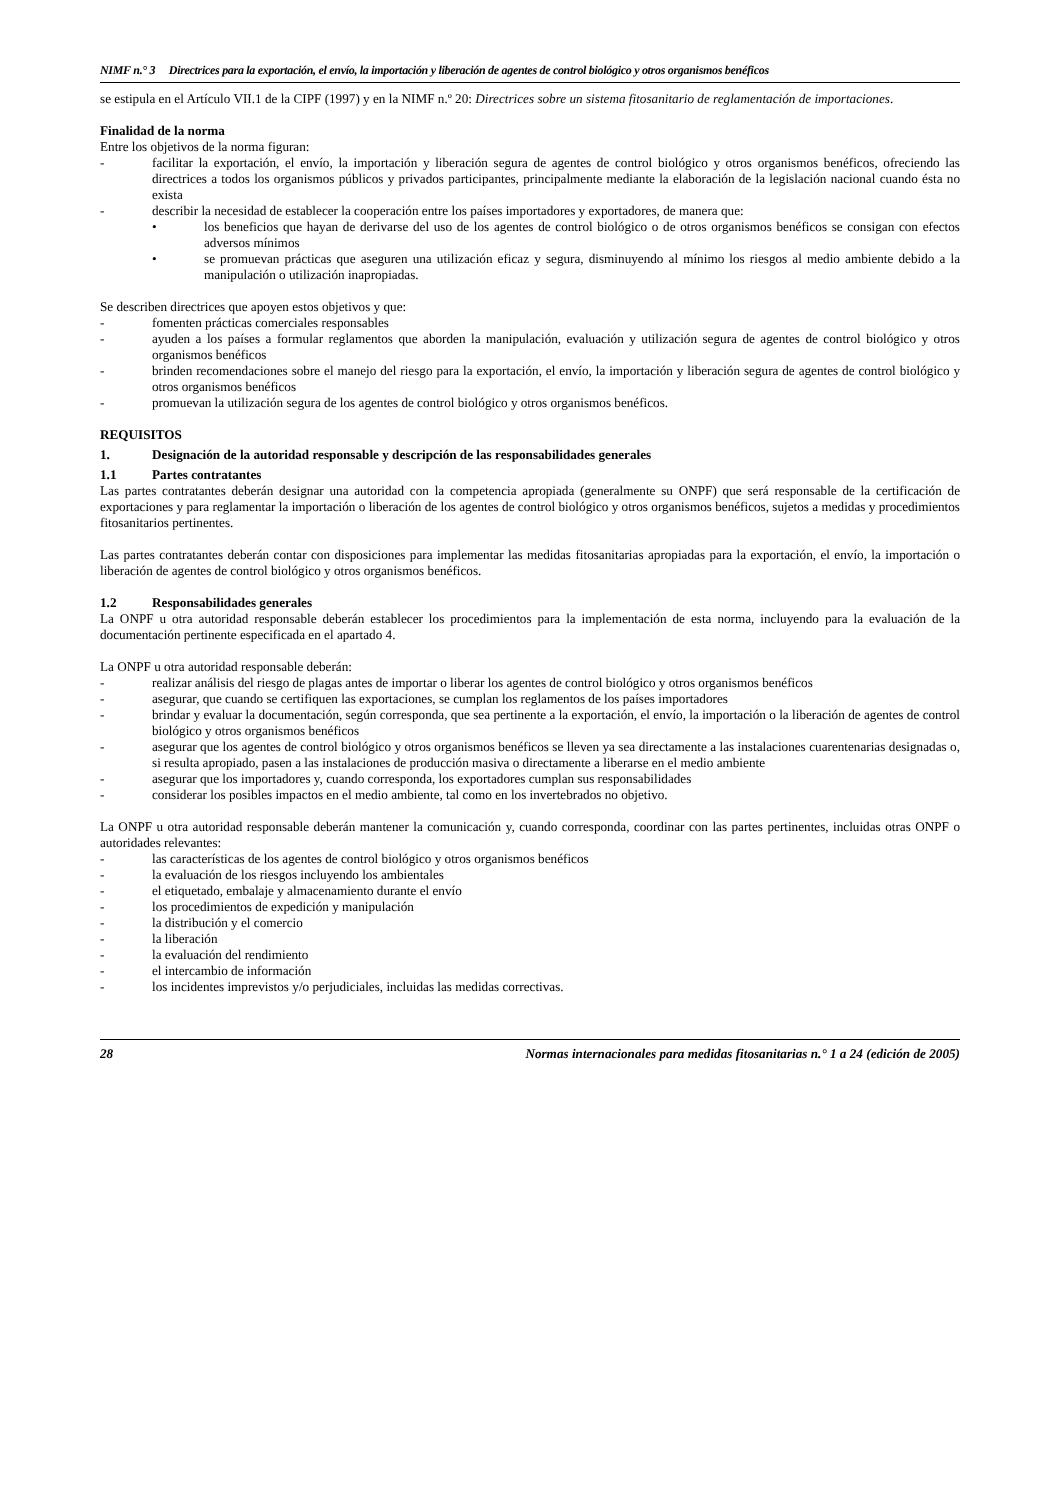NIMF n.° 3 Directrices para la exportación, el envío, la importación y liberación de agentes de control biológico y otros organismos benéficos
se estipula en el Artículo VII.1 de la CIPF (1997) y en la NIMF n.º 20: Directrices sobre un sistema fitosanitario de reglamentación de importaciones.
Finalidad de la norma
Entre los objetivos de la norma figuran:
- facilitar la exportación, el envío, la importación y liberación segura de agentes de control biológico y otros organismos benéficos, ofreciendo las directrices a todos los organismos públicos y privados participantes, principalmente mediante la elaboración de la legislación nacional cuando ésta no exista
- describir la necesidad de establecer la cooperación entre los países importadores y exportadores, de manera que:
• los beneficios que hayan de derivarse del uso de los agentes de control biológico o de otros organismos benéficos se consigan con efectos adversos mínimos
• se promuevan prácticas que aseguren una utilización eficaz y segura, disminuyendo al mínimo los riesgos al medio ambiente debido a la manipulación o utilización inapropiadas.
Se describen directrices que apoyen estos objetivos y que:
- fomenten prácticas comerciales responsables
- ayuden a los países a formular reglamentos que aborden la manipulación, evaluación y utilización segura de agentes de control biológico y otros organismos benéficos
- brinden recomendaciones sobre el manejo del riesgo para la exportación, el envío, la importación y liberación segura de agentes de control biológico y otros organismos benéficos
- promuevan la utilización segura de los agentes de control biológico y otros organismos benéficos.
REQUISITOS
1. Designación de la autoridad responsable y descripción de las responsabilidades generales
1.1 Partes contratantes
Las partes contratantes deberán designar una autoridad con la competencia apropiada (generalmente su ONPF) que será responsable de la certificación de exportaciones y para reglamentar la importación o liberación de los agentes de control biológico y otros organismos benéficos, sujetos a medidas y procedimientos fitosanitarios pertinentes.
Las partes contratantes deberán contar con disposiciones para implementar las medidas fitosanitarias apropiadas para la exportación, el envío, la importación o liberación de agentes de control biológico y otros organismos benéficos.
1.2 Responsabilidades generales
La ONPF u otra autoridad responsable deberán establecer los procedimientos para la implementación de esta norma, incluyendo para la evaluación de la documentación pertinente especificada en el apartado 4.
La ONPF u otra autoridad responsable deberán:
- realizar análisis del riesgo de plagas antes de importar o liberar los agentes de control biológico y otros organismos benéficos
- asegurar, que cuando se certifiquen las exportaciones, se cumplan los reglamentos de los países importadores
- brindar y evaluar la documentación, según corresponda, que sea pertinente a la exportación, el envío, la importación o la liberación de agentes de control biológico y otros organismos benéficos
- asegurar que los agentes de control biológico y otros organismos benéficos se lleven ya sea directamente a las instalaciones cuarentenarias designadas o, si resulta apropiado, pasen a las instalaciones de producción masiva o directamente a liberarse en el medio ambiente
- asegurar que los importadores y, cuando corresponda, los exportadores cumplan sus responsabilidades
- considerar los posibles impactos en el medio ambiente, tal como en los invertebrados no objetivo.
La ONPF u otra autoridad responsable deberán mantener la comunicación y, cuando corresponda, coordinar con las partes pertinentes, incluidas otras ONPF o autoridades relevantes:
- las características de los agentes de control biológico y otros organismos benéficos
- la evaluación de los riesgos incluyendo los ambientales
- el etiquetado, embalaje y almacenamiento durante el envío
- los procedimientos de expedición y manipulación
- la distribución y el comercio
- la liberación
- la evaluación del rendimiento
- el intercambio de información
- los incidentes imprevistos y/o perjudiciales, incluidas las medidas correctivas.
28 Normas internacionales para medidas fitosanitarias n.° 1 a 24 (edición de 2005)